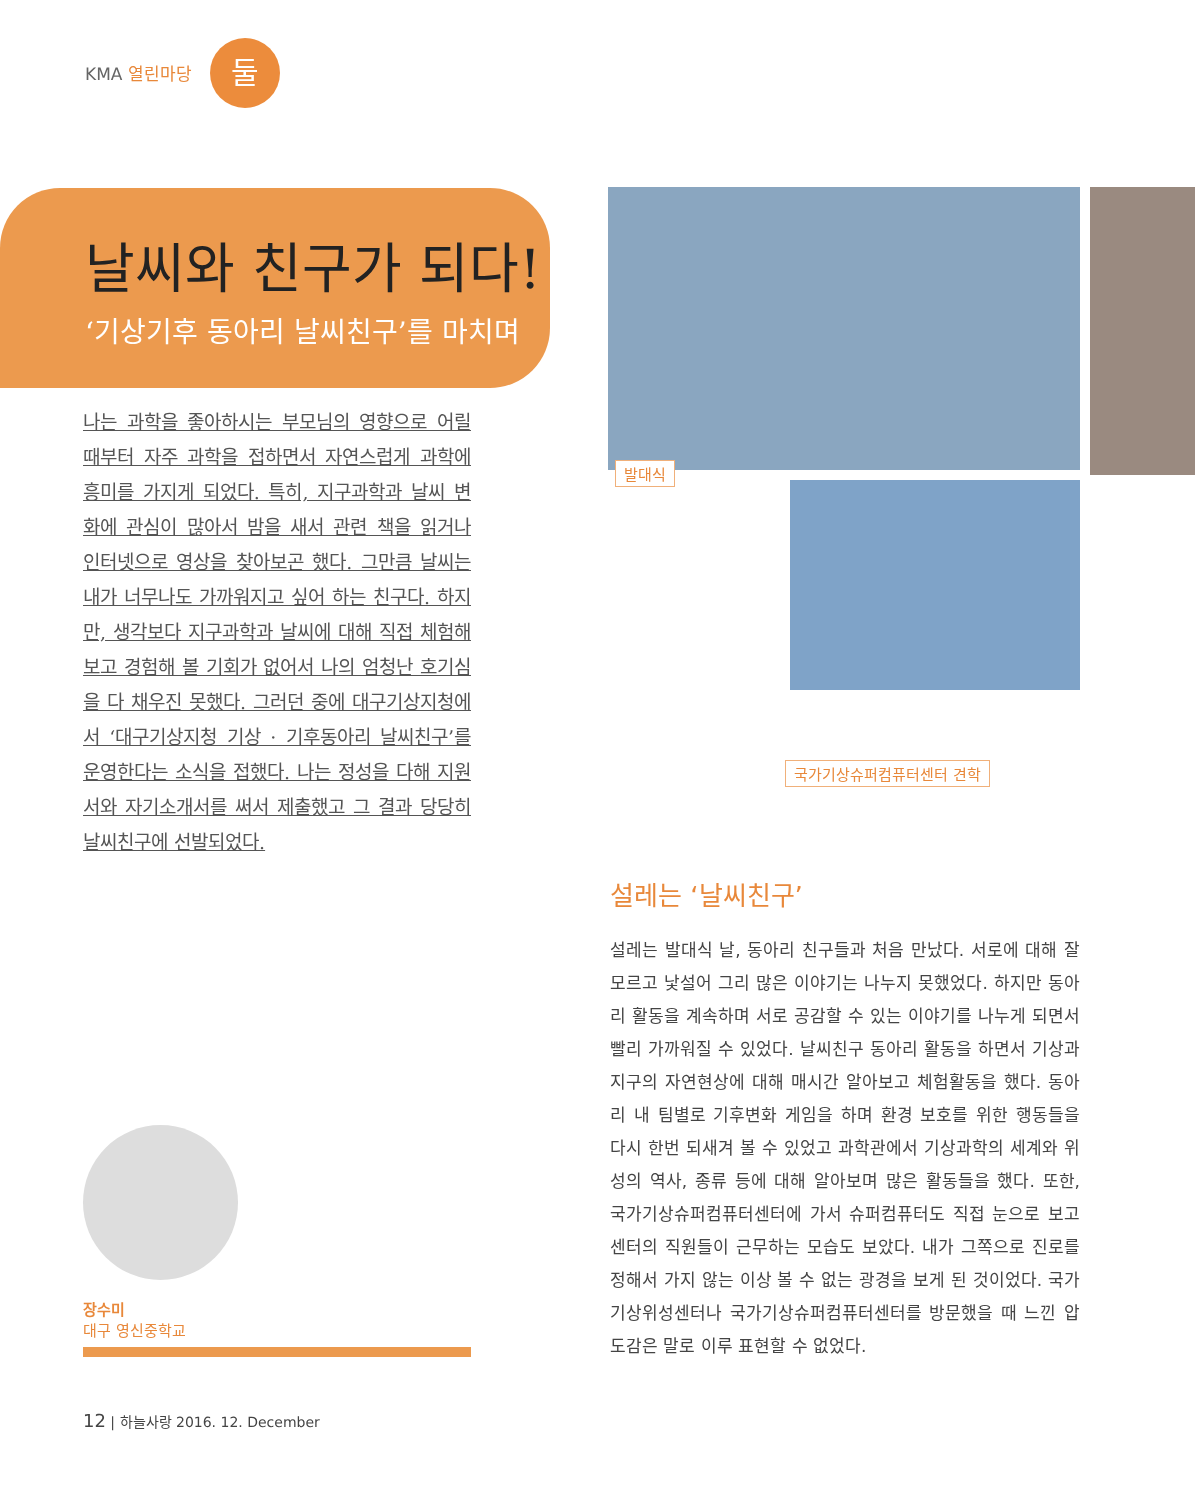KMA 열린마당 둘
날씨와 친구가 되다!
‘기상기후 동아리 날씨친구’를 마치며
나는 과학을 좋아하시는 부모님의 영향으로 어릴 때부터 자주 과학을 접하면서 자연스럽게 과학에 흥미를 가지게 되었다. 특히, 지구과학과 날씨 변화에 관심이 많아서 밤을 새서 관련 책을 읽거나 인터넷으로 영상을 찾아보곤 했다. 그만큼 날씨는 내가 너무나도 가까워지고 싶어 하는 친구다. 하지만, 생각보다 지구과학과 날씨에 대해 직접 체험해보고 경험해 볼 기회가 없어서 나의 엄청난 호기심을 다 채우진 못했다. 그러던 중에 대구기상지청에서 ‘대구기상지청 기상 · 기후동아리 날씨친구’를 운영한다는 소식을 접했다. 나는 정성을 다해 지원서와 자기소개서를 써서 제출했고 그 결과 당당히 날씨친구에 선발되었다.
발대식
국가기상슈퍼컴퓨터센터 견학
장수미
대구 영신중학교
설레는 ‘날씨친구’
설레는 발대식 날, 동아리 친구들과 처음 만났다. 서로에 대해 잘 모르고 낯설어 그리 많은 이야기는 나누지 못했었다. 하지만 동아리 활동을 계속하며 서로 공감할 수 있는 이야기를 나누게 되면서 빨리 가까워질 수 있었다. 날씨친구 동아리 활동을 하면서 기상과 지구의 자연현상에 대해 매시간 알아보고 체험활동을 했다. 동아리 내 팀별로 기후변화 게임을 하며 환경 보호를 위한 행동들을 다시 한번 되새겨 볼 수 있었고 과학관에서 기상과학의 세계와 위성의 역사, 종류 등에 대해 알아보며 많은 활동들을 했다. 또한, 국가기상슈퍼컴퓨터센터에 가서 슈퍼컴퓨터도 직접 눈으로 보고 센터의 직원들이 근무하는 모습도 보았다. 내가 그쪽으로 진로를 정해서 가지 않는 이상 볼 수 없는 광경을 보게 된 것이었다. 국가기상위성센터나 국가기상슈퍼컴퓨터센터를 방문했을 때 느낀 압도감은 말로 이루 표현할 수 없었다.
12 | 하늘사랑 2016. 12. December